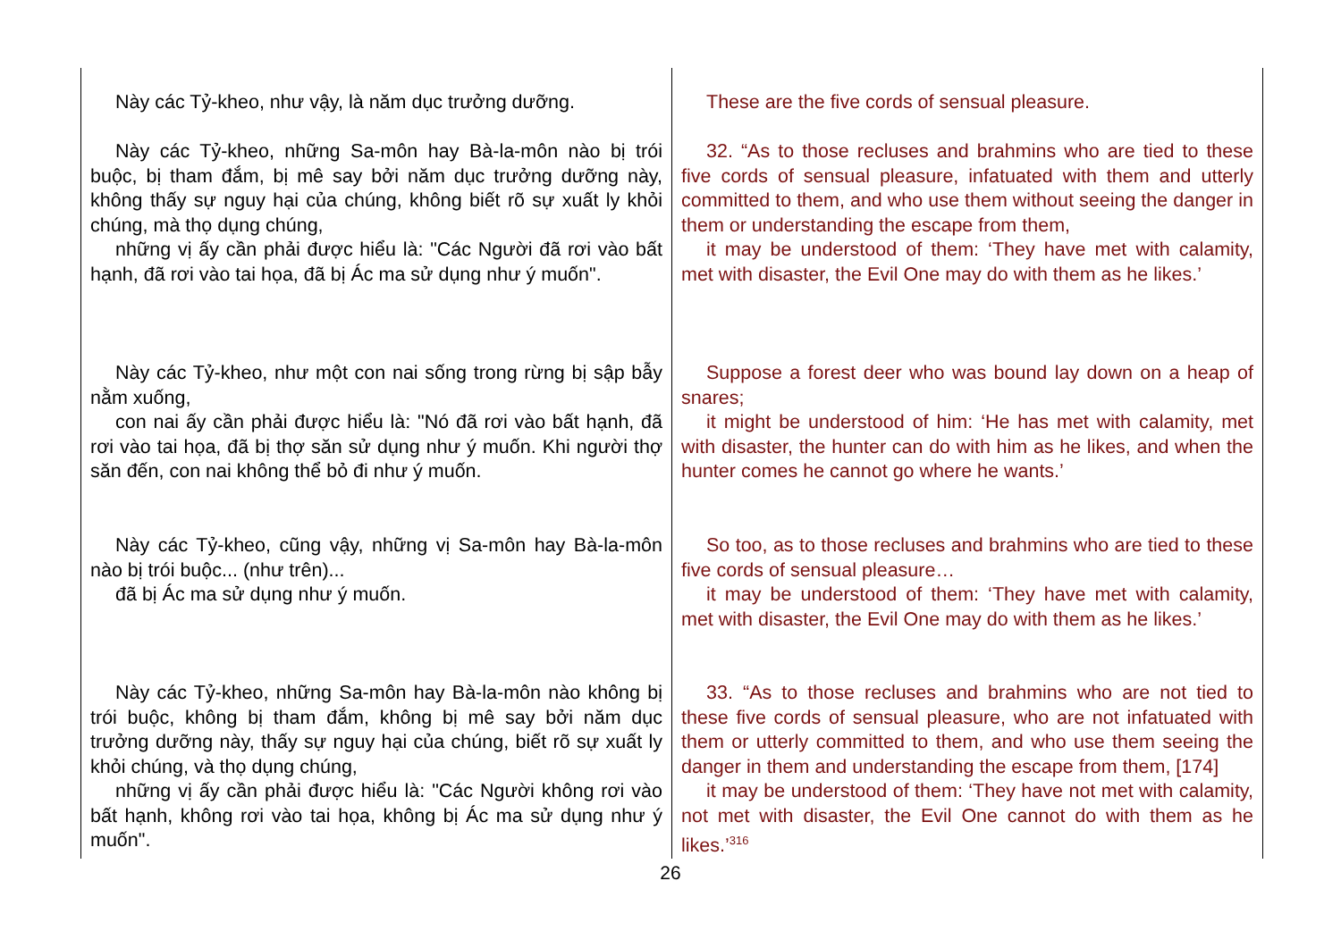| Này các Tỷ-kheo, như vậy, là năm dục trưởng dưỡng. | These are the five cords of sensual pleasure. |
| Này các Tỷ-kheo, những Sa-môn hay Bà-la-môn nào bị trói buộc, bị tham đắm, bị mê say bởi năm dục trưởng dưỡng này, không thấy sự nguy hại của chúng, không biết rõ sự xuất ly khỏi chúng, mà thọ dụng chúng, những vị ấy cần phải được hiểu là: "Các Người đã rơi vào bất hạnh, đã rơi vào tai họa, đã bị Ác ma sử dụng như ý muốn". | 32. “As to those recluses and brahmins who are tied to these five cords of sensual pleasure, infatuated with them and utterly committed to them, and who use them without seeing the danger in them or understanding the escape from them, it may be understood of them: ‘They have met with calamity, met with disaster, the Evil One may do with them as he likes.’ |
| Này các Tỷ-kheo, như một con nai sống trong rừng bị sập bẫy nằm xuống, con nai ấy cần phải được hiểu là: "Nó đã rơi vào bất hạnh, đã rơi vào tai họa, đã bị thợ săn sử dụng như ý muốn. Khi người thợ săn đến, con nai không thể bỏ đi như ý muốn. | Suppose a forest deer who was bound lay down on a heap of snares; it might be understood of him: ‘He has met with calamity, met with disaster, the hunter can do with him as he likes, and when the hunter comes he cannot go where he wants.’ |
| Này các Tỷ-kheo, cũng vậy, những vị Sa-môn hay Bà-la-môn nào bị trói buộc... (như trên)... đã bị Ác ma sử dụng như ý muốn. | So too, as to those recluses and brahmins who are tied to these five cords of sensual pleasure… it may be understood of them: ‘They have met with calamity, met with disaster, the Evil One may do with them as he likes.’ |
| Này các Tỷ-kheo, những Sa-môn hay Bà-la-môn nào không bị trói buộc, không bị tham đắm, không bị mê say bởi năm dục trưởng dưỡng này, thấy sự nguy hại của chúng, biết rõ sự xuất ly khỏi chúng, và thọ dụng chúng, những vị ấy cần phải được hiểu là: "Các Người không rơi vào bất hạnh, không rơi vào tai họa, không bị Ác ma sử dụng như ý muốn". | 33. “As to those recluses and brahmins who are not tied to these five cords of sensual pleasure, who are not infatuated with them or utterly committed to them, and who use them seeing the danger in them and understanding the escape from them, [174] it may be understood of them: ‘They have not met with calamity, not met with disaster, the Evil One cannot do with them as he likes.’<sup>316</sup> |
26